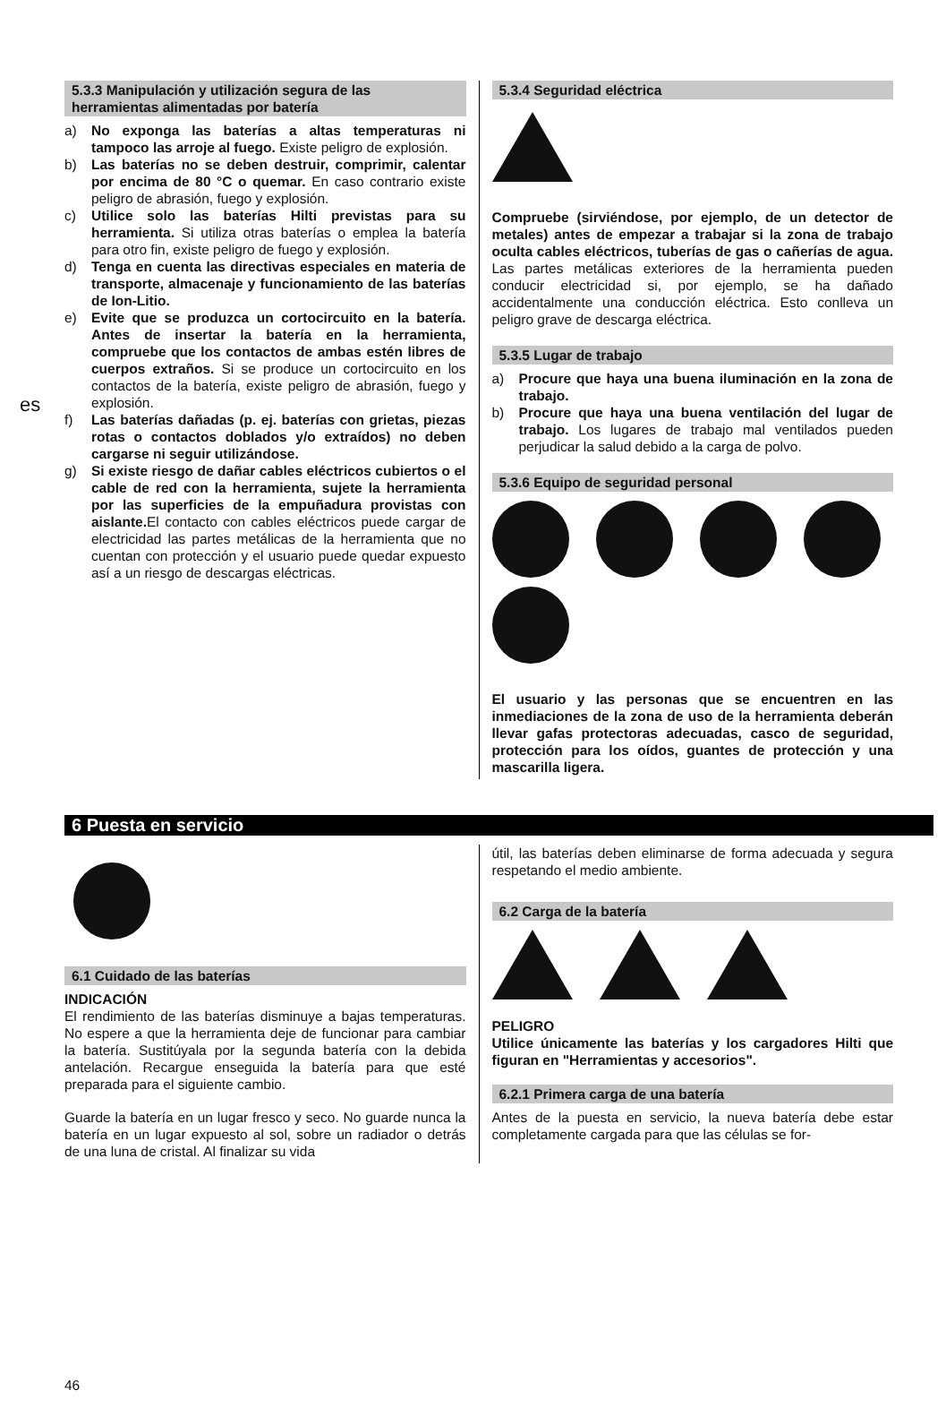es
5.3.3 Manipulación y utilización segura de las herramientas alimentadas por batería
a) No exponga las baterías a altas temperaturas ni tampoco las arroje al fuego. Existe peligro de explosión.
b) Las baterías no se deben destruir, comprimir, calentar por encima de 80 °C o quemar. En caso contrario existe peligro de abrasión, fuego y explosión.
c) Utilice solo las baterías Hilti previstas para su herramienta. Si utiliza otras baterías o emplea la batería para otro fin, existe peligro de fuego y explosión.
d) Tenga en cuenta las directivas especiales en materia de transporte, almacenaje y funcionamiento de las baterías de Ion-Litio.
e) Evite que se produzca un cortocircuito en la batería. Antes de insertar la batería en la herramienta, compruebe que los contactos de ambas estén libres de cuerpos extraños. Si se produce un cortocircuito en los contactos de la batería, existe peligro de abrasión, fuego y explosión.
f) Las baterías dañadas (p. ej. baterías con grietas, piezas rotas o contactos doblados y/o extraídos) no deben cargarse ni seguir utilizándose.
g) Si existe riesgo de dañar cables eléctricos cubiertos o el cable de red con la herramienta, sujete la herramienta por las superficies de la empuñadura provistas con aislante. El contacto con cables eléctricos puede cargar de electricidad las partes metálicas de la herramienta que no cuentan con protección y el usuario puede quedar expuesto así a un riesgo de descargas eléctricas.
5.3.4 Seguridad eléctrica
Compruebe (sirviéndose, por ejemplo, de un detector de metales) antes de empezar a trabajar si la zona de trabajo oculta cables eléctricos, tuberías de gas o cañerías de agua. Las partes metálicas exteriores de la herramienta pueden conducir electricidad si, por ejemplo, se ha dañado accidentalmente una conducción eléctrica. Esto conlleva un peligro grave de descarga eléctrica.
5.3.5 Lugar de trabajo
a) Procure que haya una buena iluminación en la zona de trabajo.
b) Procure que haya una buena ventilación del lugar de trabajo. Los lugares de trabajo mal ventilados pueden perjudicar la salud debido a la carga de polvo.
5.3.6 Equipo de seguridad personal
El usuario y las personas que se encuentren en las inmediaciones de la zona de uso de la herramienta deberán llevar gafas protectoras adecuadas, casco de seguridad, protección para los oídos, guantes de protección y una mascarilla ligera.
6 Puesta en servicio
6.1 Cuidado de las baterías
INDICACIÓN
El rendimiento de las baterías disminuye a bajas temperaturas. No espere a que la herramienta deje de funcionar para cambiar la batería. Sustitúyala por la segunda batería con la debida antelación. Recargue enseguida la batería para que esté preparada para el siguiente cambio.
Guarde la batería en un lugar fresco y seco. No guarde nunca la batería en un lugar expuesto al sol, sobre un radiador o detrás de una luna de cristal. Al finalizar su vida
útil, las baterías deben eliminarse de forma adecuada y segura respetando el medio ambiente.
6.2 Carga de la batería
PELIGRO
Utilice únicamente las baterías y los cargadores Hilti que figuran en "Herramientas y accesorios".
6.2.1 Primera carga de una batería
Antes de la puesta en servicio, la nueva batería debe estar completamente cargada para que las células se for-
46